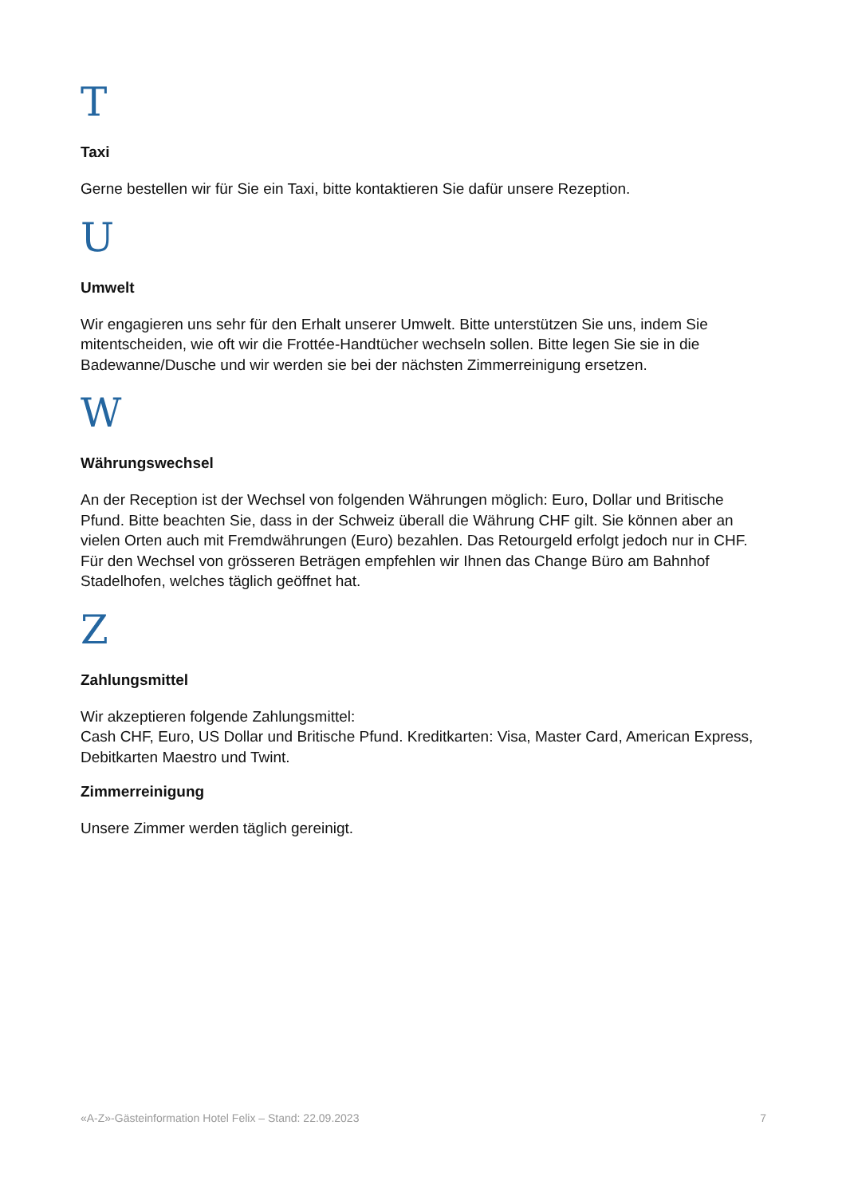T
Taxi
Gerne bestellen wir für Sie ein Taxi, bitte kontaktieren Sie dafür unsere Rezeption.
U
Umwelt
Wir engagieren uns sehr für den Erhalt unserer Umwelt. Bitte unterstützen Sie uns, indem Sie mitentscheiden, wie oft wir die Frottée-Handtücher wechseln sollen. Bitte legen Sie sie in die Badewanne/Dusche und wir werden sie bei der nächsten Zimmerreinigung ersetzen.
W
Währungswechsel
An der Reception ist der Wechsel von folgenden Währungen möglich: Euro, Dollar und Britische Pfund. Bitte beachten Sie, dass in der Schweiz überall die Währung CHF gilt. Sie können aber an vielen Orten auch mit Fremdwährungen (Euro) bezahlen. Das Retourgeld erfolgt jedoch nur in CHF. Für den Wechsel von grösseren Beträgen empfehlen wir Ihnen das Change Büro am Bahnhof Stadelhofen, welches täglich geöffnet hat.
Z
Zahlungsmittel
Wir akzeptieren folgende Zahlungsmittel:
Cash CHF, Euro, US Dollar und Britische Pfund. Kreditkarten: Visa, Master Card, American Express, Debitkarten Maestro und Twint.
Zimmerreinigung
Unsere Zimmer werden täglich gereinigt.
«A-Z»-Gästeinformation Hotel Felix – Stand: 22.09.2023 7